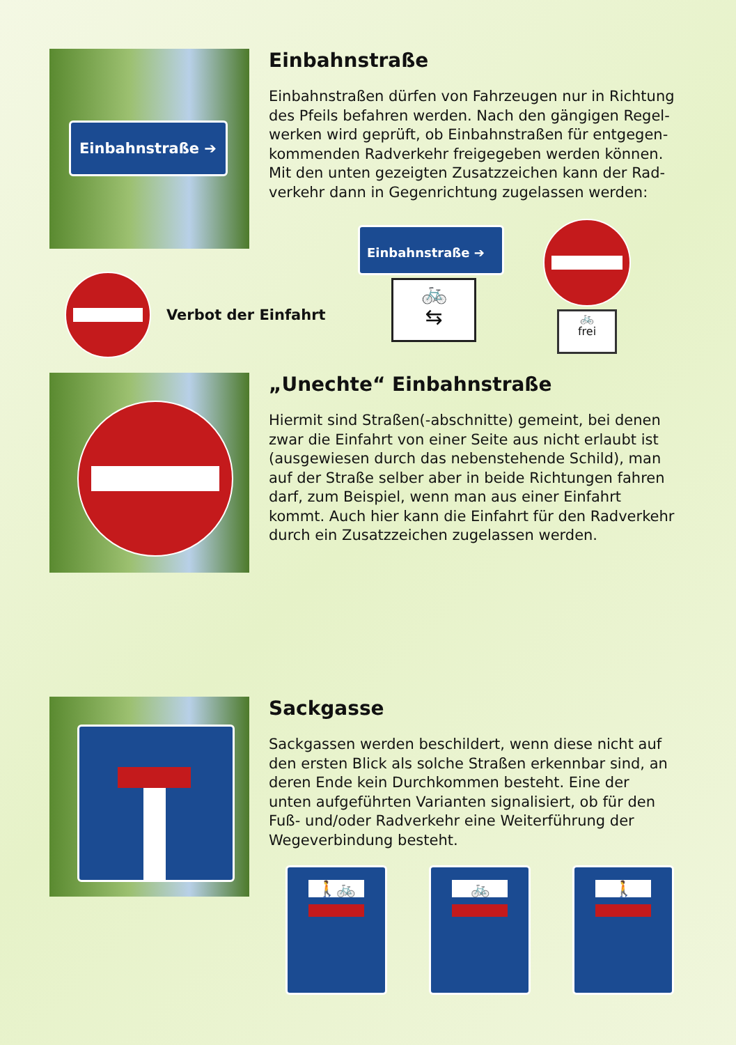Einbahnstraße ➔
Einbahnstraße
Einbahnstraßen dürfen von Fahrzeugen nur in Richtung des Pfeils befahren werden. Nach den gängigen Regel­werken wird geprüft, ob Einbahnstraßen für entgegen­kommenden Radverkehr freigegeben werden können. Mit den unten gezeigten Zusatzzeichen kann der Rad­verkehr dann in Gegenrichtung zugelassen werden:
Verbot der Einfahrt
Einbahnstraße ➔
🚲
⇆
🚲
frei
„Unechte“ Einbahnstraße
Hiermit sind Straßen(-abschnitte) gemeint, bei denen zwar die Einfahrt von einer Seite aus nicht erlaubt ist (ausgewiesen durch das nebenstehende Schild), man auf der Straße selber aber in beide Richtungen fahren darf, zum Beispiel, wenn man aus einer Einfahrt kommt. Auch hier kann die Einfahrt für den Radverkehr durch ein Zusatzzeichen zugelassen werden.
Sackgasse
Sackgassen werden beschildert, wenn diese nicht auf den ersten Blick als solche Straßen erkennbar sind, an deren Ende kein Durchkommen besteht. Eine der unten aufgeführten Varianten signalisiert, ob für den Fuß- und/oder Radverkehr eine Weiterführung der Wegeverbindung besteht.
🚶🚲 🚲 🚶